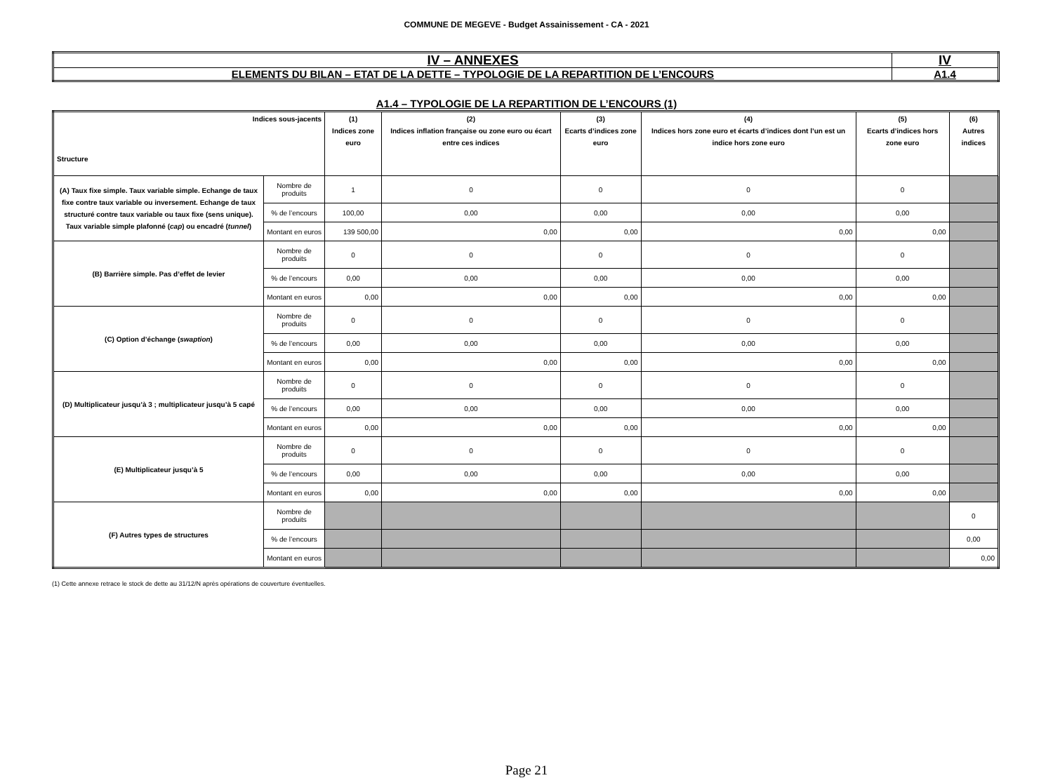COMMUNE DE MEGEVE - Budget Assainissement - CA - 2021
| IV – ANNEXES | IV |
| ELEMENTS DU BILAN – ETAT DE LA DETTE – TYPOLOGIE DE LA REPARTITION DE L’ENCOURS | A1.4 |
A1.4 – TYPOLOGIE DE LA REPARTITION DE L’ENCOURS (1)
| Indices sous-jacents Structure | | (1) Indices zone euro | (2) Indices inflation française ou zone euro ou écart entre ces indices | (3) Ecarts d’indices zone euro | (4) Indices hors zone euro et écarts d’indices dont l’un est un indice hors zone euro | (5) Ecarts d’indices hors zone euro | (6) Autres indices |
| --- | --- | --- | --- | --- | --- | --- | --- |
| (A) Taux fixe simple. Taux variable simple. Echange de taux fixe contre taux variable ou inversement. Echange de taux structuré contre taux variable ou taux fixe (sens unique). Taux variable simple plafonné ( cap ) ou encadré ( tunnel ) | Nombre de produits | 1 | 0 | 0 | 0 | 0 | |
| | % de l’encours | 100,00 | 0,00 | 0,00 | 0,00 | 0,00 | |
| | Montant en euros | 139 500,00 | 0,00 | 0,00 | 0,00 | 0,00 | |
| (B) Barrière simple. Pas d’effet de levier | Nombre de produits | 0 | 0 | 0 | 0 | 0 | |
| | % de l’encours | 0,00 | 0,00 | 0,00 | 0,00 | 0,00 | |
| | Montant en euros | 0,00 | 0,00 | 0,00 | 0,00 | 0,00 | |
| (C) Option d’échange ( swaption ) | Nombre de produits | 0 | 0 | 0 | 0 | 0 | |
| | % de l’encours | 0,00 | 0,00 | 0,00 | 0,00 | 0,00 | |
| | Montant en euros | 0,00 | 0,00 | 0,00 | 0,00 | 0,00 | |
| (D) Multiplicateur jusqu’à 3 ; multiplicateur jusqu’à 5 capé | Nombre de produits | 0 | 0 | 0 | 0 | 0 | |
| | % de l’encours | 0,00 | 0,00 | 0,00 | 0,00 | 0,00 | |
| | Montant en euros | 0,00 | 0,00 | 0,00 | 0,00 | 0,00 | |
| (E) Multiplicateur jusqu’à 5 | Nombre de produits | 0 | 0 | 0 | 0 | 0 | |
| | % de l’encours | 0,00 | 0,00 | 0,00 | 0,00 | 0,00 | |
| | Montant en euros | 0,00 | 0,00 | 0,00 | 0,00 | 0,00 | |
| (F) Autres types de structures | Nombre de produits | | | | | | 0 |
| | % de l’encours | | | | | | 0,00 |
| | Montant en euros | | | | | | 0,00 |
(1) Cette annexe retrace le stock de dette au 31/12/N après opérations de couverture éventuelles.
Page 21